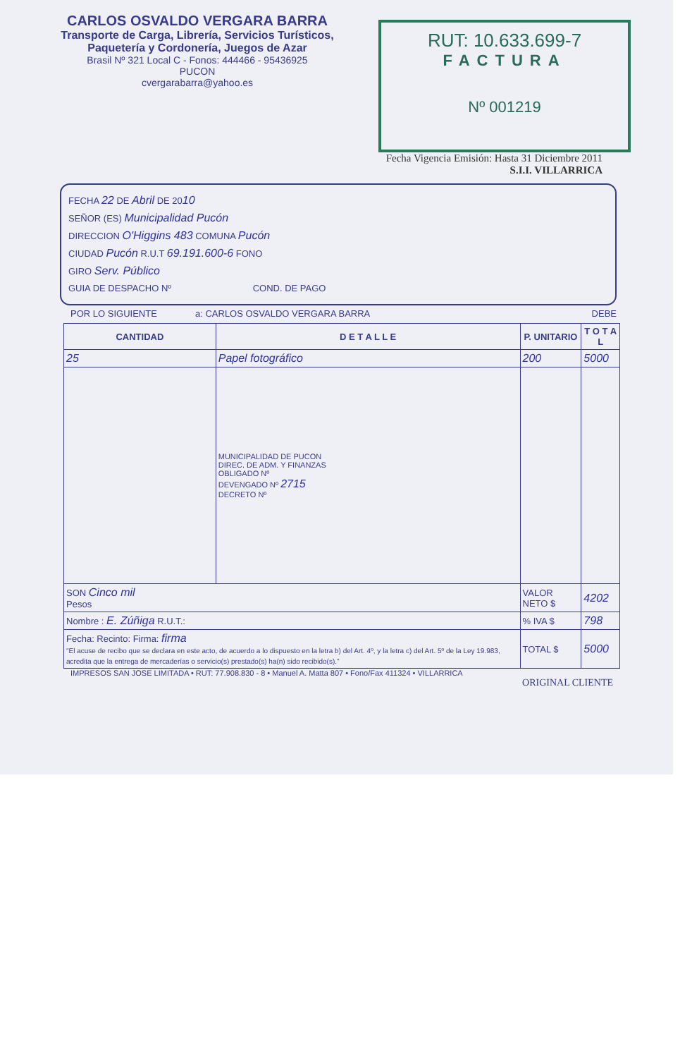CARLOS OSVALDO VERGARA BARRA
Transporte de Carga, Librería, Servicios Turísticos,
Paquetería y Cordonería, Juegos de Azar
Brasil Nº 321 Local C - Fonos: 444466 - 95436925
PUCON
cvergarabarra@yahoo.es
RUT: 10.633.699-7
FACTURA
Nº 001219
Fecha Vigencia Emisión: Hasta 31 Diciembre 2011
S.I.I. VILLARRICA
FECHA 22 DE Abril DE 2010
SEÑOR (ES) Municipalidad Pucón
DIRECCION O'Higgins 483 COMUNA Pucón
CIUDAD Pucón R.U.T 69.191.600-6 FONO
GIRO Serv. Público
GUIA DE DESPACHO Nº COND. DE PAGO
POR LO SIGUIENTE a: CARLOS OSVALDO VERGARA BARRA DEBE
| CANTIDAD | D E T A L L E | P. UNITARIO | T O T A L |
| --- | --- | --- | --- |
| 25 | Papel fotográfico | 200 | 5000 |
| | MUNICIPALIDAD DE PUCON DIREC. DE ADM. Y FINANZAS OBLIGADO Nº DEVENGADO Nº 2715 DECRETO Nº | | |
| SON Cinco mil Pesos | | VALOR NETO $ | 4202 |
| Nombre : E. Zúñiga R.U.T.: | | % IVA $ | 798 |
| Fecha: Recinto: Firma: firma "El acuse de recibo que se declara en este acto, de acuerdo a lo dispuesto en la letra b) del Art. 4º, y la letra c) del Art. 5º de la Ley 19.983, acredita que la entrega de mercaderías o servicio(s) prestado(s) ha(n) sido recibido(s)." | | TOTAL $ | 5000 |
IMPRESOS SAN JOSE LIMITADA • RUT: 77.908.830 - 8 • Manuel A. Matta 807 • Fono/Fax 411324 • VILLARRICA
ORIGINAL CLIENTE